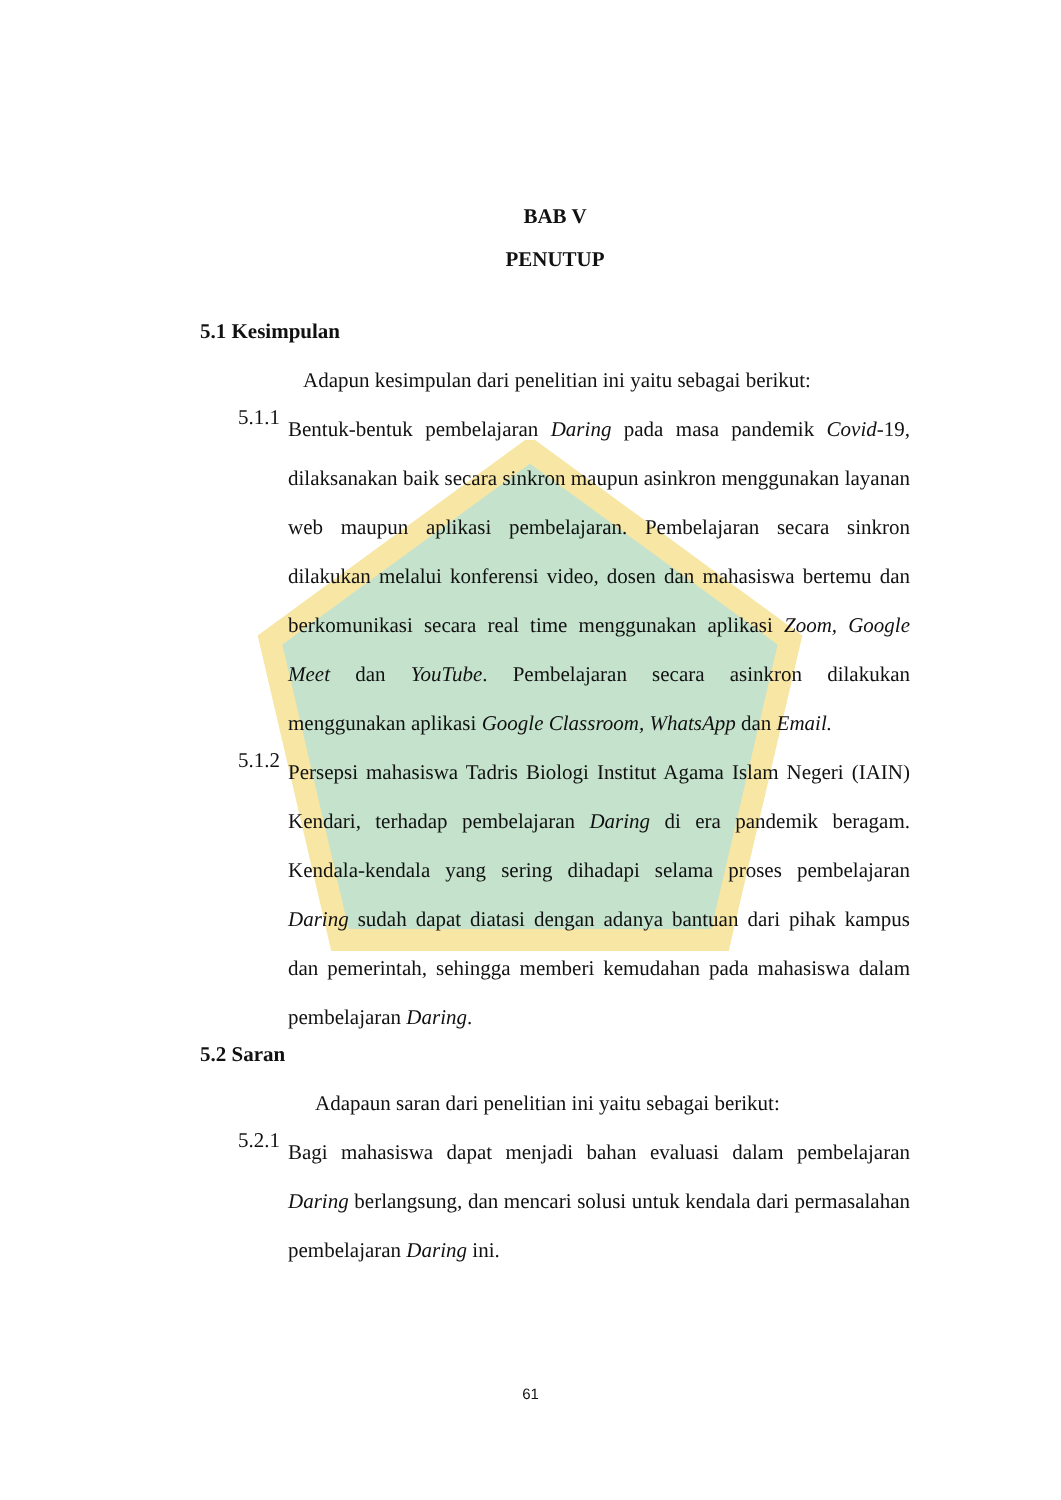BAB V
PENUTUP
5.1 Kesimpulan
Adapun kesimpulan dari penelitian ini yaitu sebagai berikut:
5.1.1
Bentuk-bentuk pembelajaran Daring pada masa pandemik Covid-19, dilaksanakan baik secara sinkron maupun asinkron menggunakan layanan web maupun aplikasi pembelajaran. Pembelajaran secara sinkron dilakukan melalui konferensi video, dosen dan mahasiswa bertemu dan berkomunikasi secara real time menggunakan aplikasi Zoom, Google Meet dan YouTube. Pembelajaran secara asinkron dilakukan menggunakan aplikasi Google Classroom, WhatsApp dan Email.
5.1.2
Persepsi mahasiswa Tadris Biologi Institut Agama Islam Negeri (IAIN) Kendari, terhadap pembelajaran Daring di era pandemik beragam. Kendala-kendala yang sering dihadapi selama proses pembelajaran Daring sudah dapat diatasi dengan adanya bantuan dari pihak kampus dan pemerintah, sehingga memberi kemudahan pada mahasiswa dalam pembelajaran Daring.
5.2 Saran
Adapaun saran dari penelitian ini yaitu sebagai berikut:
5.2.1
Bagi mahasiswa dapat menjadi bahan evaluasi dalam pembelajaran Daring berlangsung, dan mencari solusi untuk kendala dari permasalahan pembelajaran Daring ini.
61